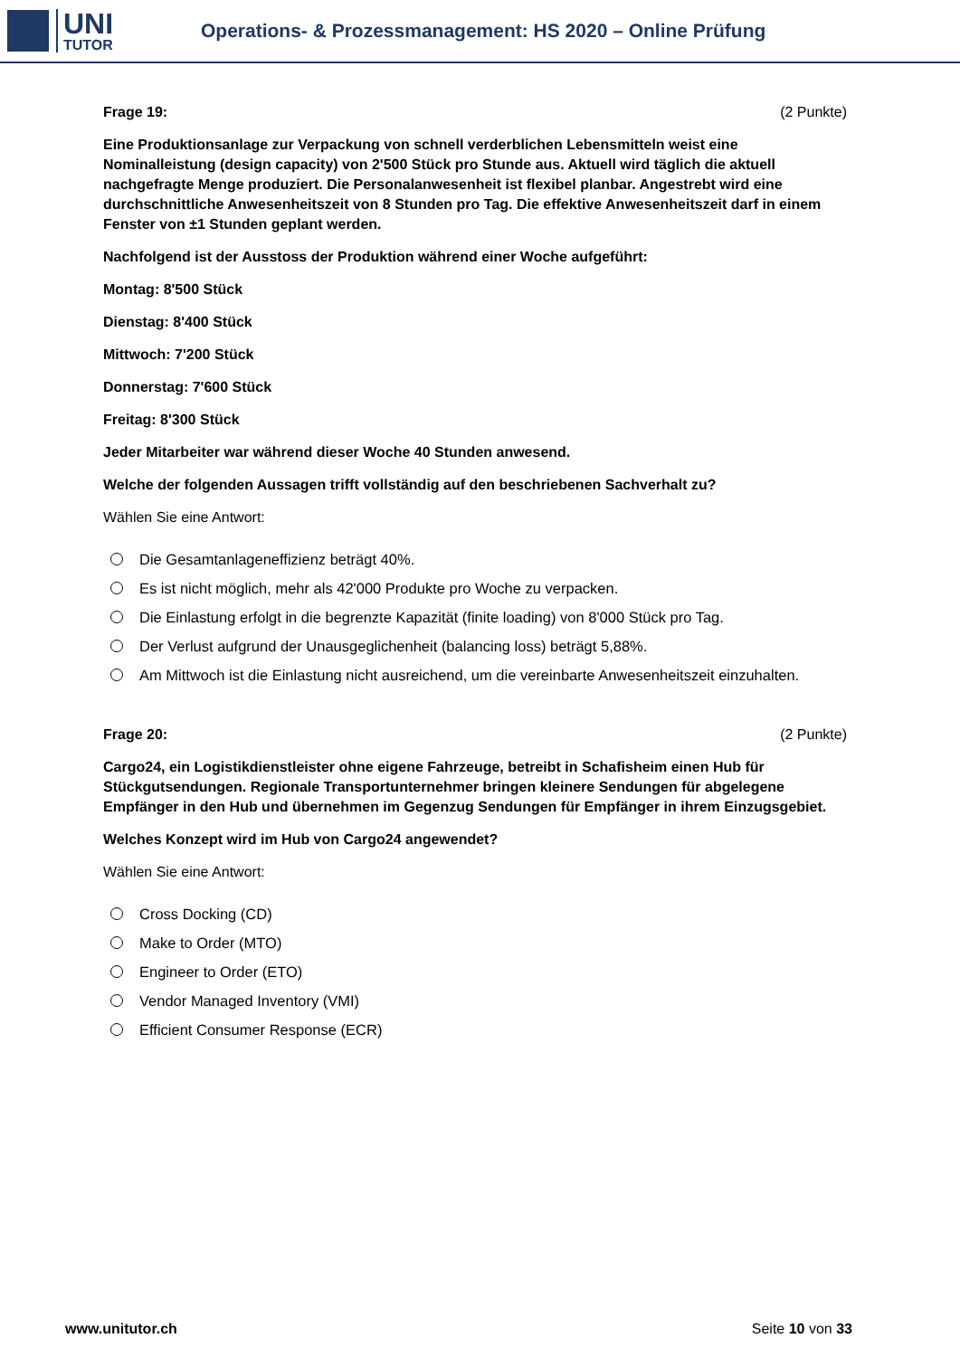UNI
TUTOR
Operations- & Prozessmanagement: HS 2020 – Online Prüfung
Frage 19: (2 Punkte)
Eine Produktionsanlage zur Verpackung von schnell verderblichen Lebensmitteln weist eine Nominalleistung (design capacity) von 2'500 Stück pro Stunde aus. Aktuell wird täglich die aktuell nachgefragte Menge produziert. Die Personalanwesenheit ist flexibel planbar. Angestrebt wird eine durchschnittliche Anwesenheitszeit von 8 Stunden pro Tag. Die effektive Anwesenheitszeit darf in einem Fenster von ±1 Stunden geplant werden.
Nachfolgend ist der Ausstoss der Produktion während einer Woche aufgeführt:
Montag: 8'500 Stück
Dienstag: 8'400 Stück
Mittwoch: 7'200 Stück
Donnerstag: 7'600 Stück
Freitag: 8'300 Stück
Jeder Mitarbeiter war während dieser Woche 40 Stunden anwesend.
Welche der folgenden Aussagen trifft vollständig auf den beschriebenen Sachverhalt zu?
Wählen Sie eine Antwort:
Die Gesamtanlageneffizienz beträgt 40%.
Es ist nicht möglich, mehr als 42'000 Produkte pro Woche zu verpacken.
Die Einlastung erfolgt in die begrenzte Kapazität (finite loading) von 8'000 Stück pro Tag.
Der Verlust aufgrund der Unausgeglichenheit (balancing loss) beträgt 5,88%.
Am Mittwoch ist die Einlastung nicht ausreichend, um die vereinbarte Anwesenheitszeit einzuhalten.
Frage 20: (2 Punkte)
Cargo24, ein Logistikdienstleister ohne eigene Fahrzeuge, betreibt in Schafisheim einen Hub für Stückgutsendungen. Regionale Transportunternehmer bringen kleinere Sendungen für abgelegene Empfänger in den Hub und übernehmen im Gegenzug Sendungen für Empfänger in ihrem Einzugsgebiet.
Welches Konzept wird im Hub von Cargo24 angewendet?
Wählen Sie eine Antwort:
Cross Docking (CD)
Make to Order (MTO)
Engineer to Order (ETO)
Vendor Managed Inventory (VMI)
Efficient Consumer Response (ECR)
www.unitutor.ch Seite 10 von 33